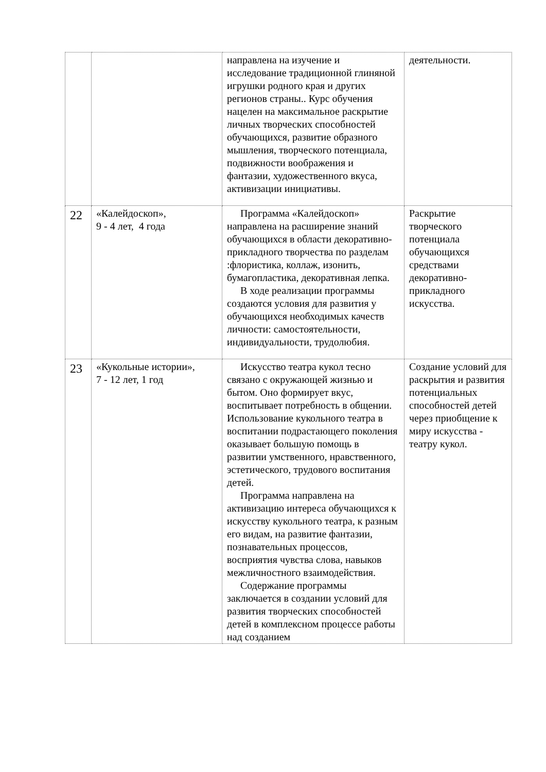| | | направлена на изучение и исследование традиционной глиняной игрушки родного края и других регионов страны.. Курс обучения нацелен на максимальное раскрытие личных творческих способностей обучающихся, развитие образного мышления, творческого потенциала, подвижности воображения и фантазии, художественного вкуса, активизации инициативы. | деятельности. |
| 22 | «Калейдоскоп», 9 - 4 лет, 4 года | Программа «Калейдоскоп» направлена на расширение знаний обучающихся в области декоративно- прикладного творчества по разделам :флористика, коллаж, изонить, бумагопластика, декоративная лепка. В ходе реализации программы создаются условия для развития у обучающихся необходимых качеств личности: самостоятельности, индивидуальности, трудолюбия. | Раскрытие творческого потенциала обучающихся средствами декоративно-прикладного искусства. |
| 23 | «Кукольные истории», 7 - 12 лет, 1 год | Искусство театра кукол тесно связано с окружающей жизнью и бытом. Оно формирует вкус, воспитывает потребность в общении. Использование кукольного театра в воспитании подрастающего поколения оказывает большую помощь в развитии умственного, нравственного, эстетического, трудового воспитания детей. Программа направлена на активизацию интереса обучающихся к искусству кукольного театра, к разным его видам, на развитие фантазии, познавательных процессов, восприятия чувства слова, навыков межличностного взаимодействия. Содержание программы заключается в создании условий для развития творческих способностей детей в комплексном процессе работы над созданием | Создание условий для раскрытия и развития потенциальных способностей детей через приобщение к миру искусства - театру кукол. |